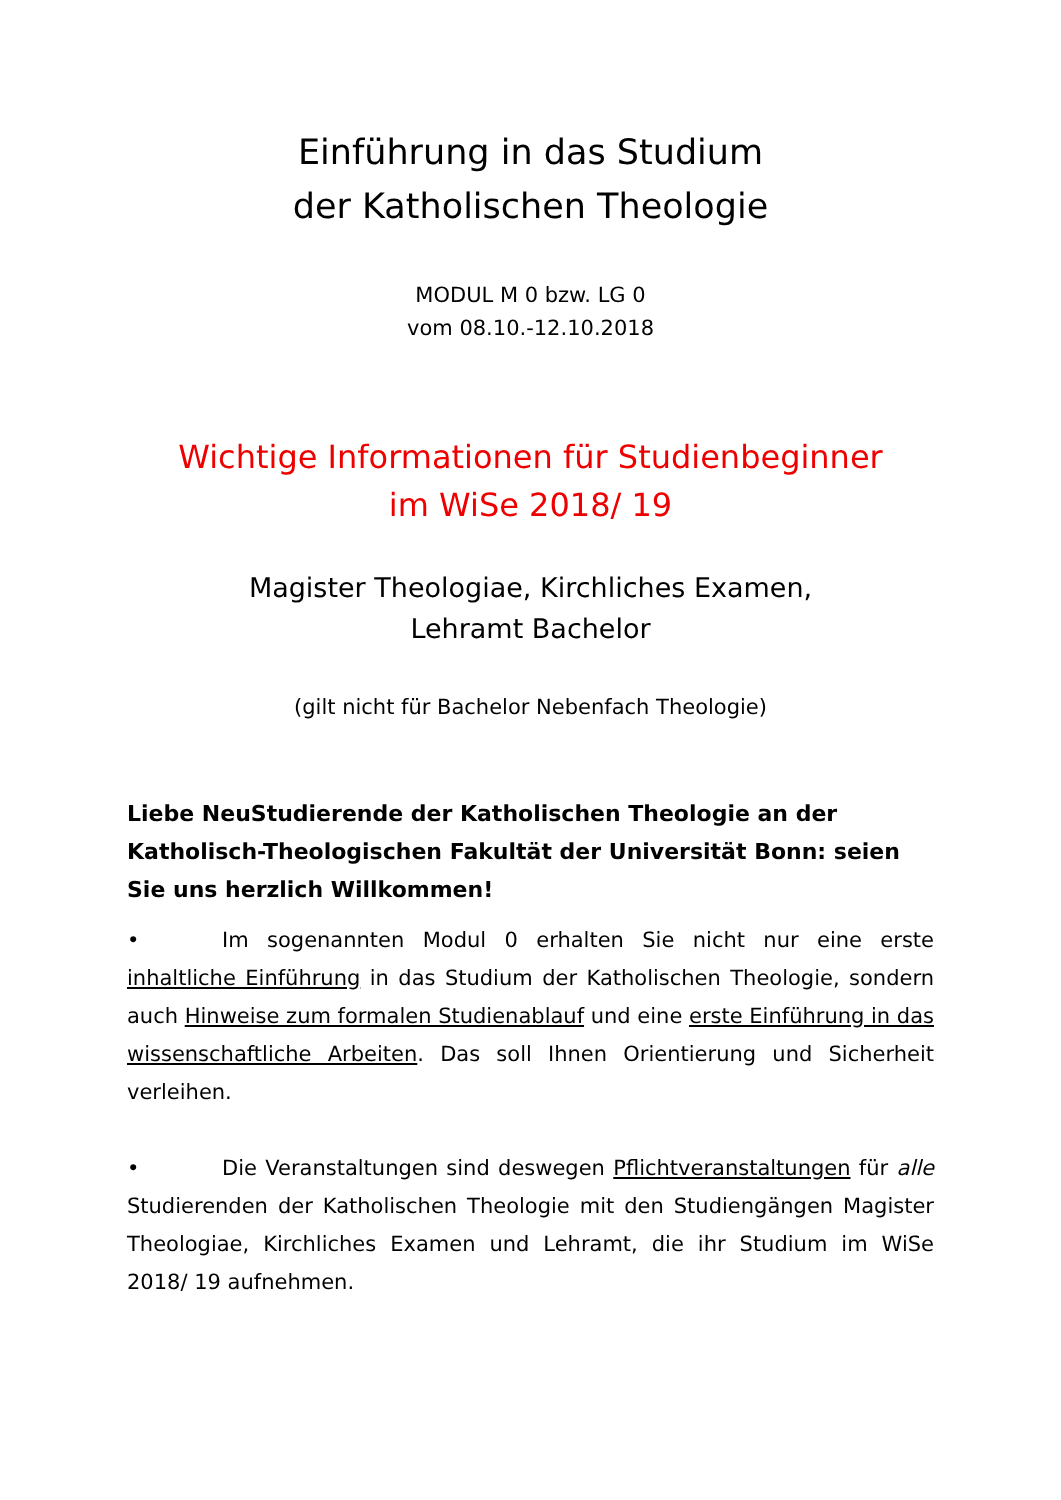Einführung in das Studium
der Katholischen Theologie
MODUL M 0 bzw. LG 0
vom 08.10.-12.10.2018
Wichtige Informationen für Studienbeginner
im WiSe 2018/ 19
Magister Theologiae, Kirchliches Examen,
Lehramt Bachelor
(gilt nicht für Bachelor Nebenfach Theologie)
Liebe NeuStudierende der Katholischen Theologie an der Katholisch-Theologischen Fakultät der Universität Bonn: seien Sie uns herzlich Willkommen!
• Im sogenannten Modul 0 erhalten Sie nicht nur eine erste inhaltliche Einführung in das Studium der Katholischen Theologie, sondern auch Hinweise zum formalen Studienablauf und eine erste Einführung in das wissenschaftliche Arbeiten. Das soll Ihnen Orientierung und Sicherheit verleihen.
• Die Veranstaltungen sind deswegen Pflichtveranstaltungen für alle Studierenden der Katholischen Theologie mit den Studiengängen Magister Theologiae, Kirchliches Examen und Lehramt, die ihr Studium im WiSe 2018/ 19 aufnehmen.